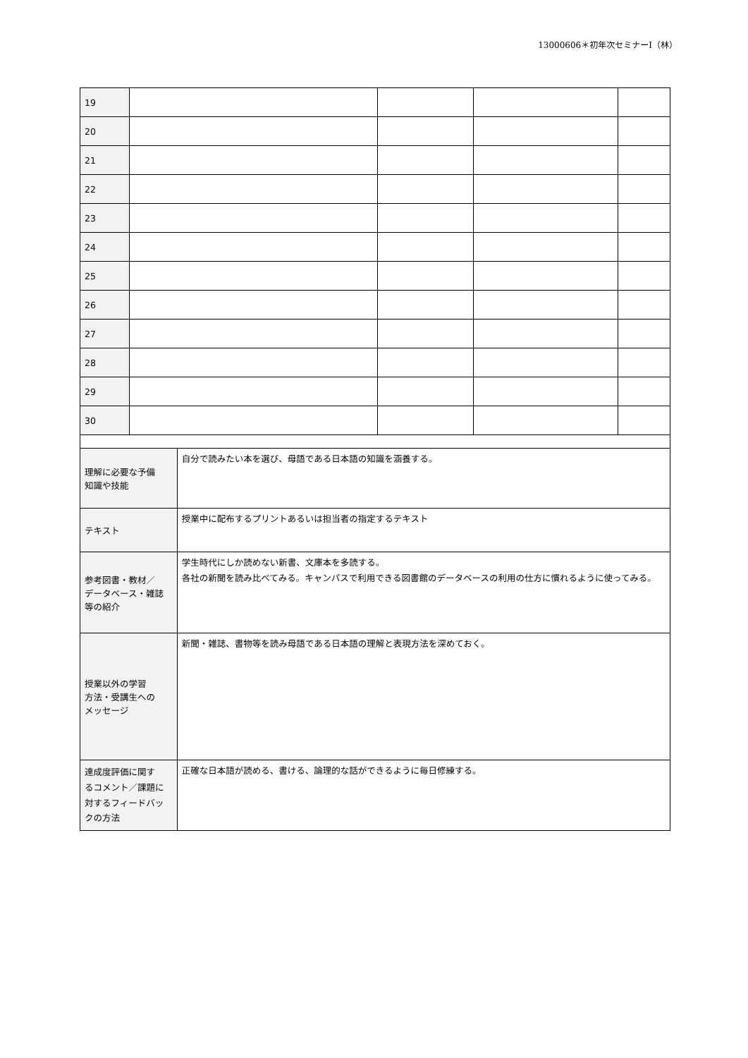13000606＊初年次セミナーⅠ（林）
| 19 | | | | | |
| 20 | | | | | |
| 21 | | | | | |
| 22 | | | | | |
| 23 | | | | | |
| 24 | | | | | |
| 25 | | | | | |
| 26 | | | | | |
| 27 | | | | | |
| 28 | | | | | |
| 29 | | | | | |
| 30 | | | | | |
| 理解に必要な予備 知識や技能 | | 自分で読みたい本を選び、母語である日本語の知識を涵養する。 | | | |
| テキスト | | 授業中に配布するプリントあるいは担当者の指定するテキスト | | | |
| 参考図書・教材／ データベース・雑誌 等の紹介 | | 学生時代にしか読めない新書、文庫本を多読する。 各社の新聞を読み比べてみる。キャンパスで利用できる図書館のデータベースの利用の仕方に慣れるように使ってみる。 | | | |
| 授業以外の学習 方法・受講生への メッセージ | | 新聞・雑誌、書物等を読み母語である日本語の理解と表現方法を深めておく。 | | | |
| 達成度評価に関す るコメント／課題に 対するフィードバッ クの方法 | | 正確な日本語が読める、書ける、論理的な話ができるように毎日修練する。 | | | |